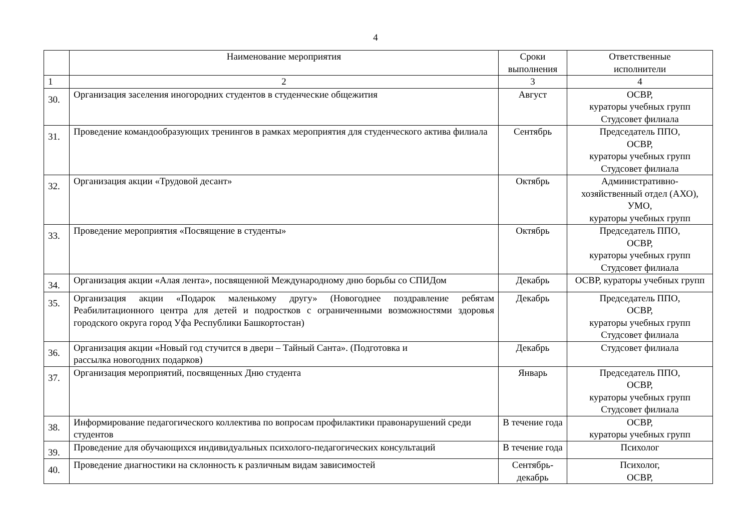4
| | Наименование мероприятия | Сроки выполнения | Ответственные исполнители |
| 1 | 2 | 3 | 4 |
| 30. | Организация заселения иногородних студентов в студенческие общежития | Август | ОСВР, кураторы учебных групп Студсовет филиала |
| 31. | Проведение командообразующих тренингов в рамках мероприятия для студенческого актива филиала | Сентябрь | Председатель ППО, ОСВР, кураторы учебных групп Студсовет филиала |
| 32. | Организация акции «Трудовой десант» | Октябрь | Административно-хозяйственный отдел (АХО), УМО, кураторы учебных групп |
| 33. | Проведение мероприятия «Посвящение в студенты» | Октябрь | Председатель ППО, ОСВР, кураторы учебных групп Студсовет филиала |
| 34. | Организация акции «Алая лента», посвященной Международному дню борьбы со СПИДом | Декабрь | ОСВР, кураторы учебных групп |
| 35. | Организация акции «Подарок маленькому другу» (Новогоднее поздравление ребятам Реабилитационного центра для детей и подростков с ограниченными возможностями здоровья городского округа город Уфа Республики Башкортостан) | Декабрь | Председатель ППО, ОСВР, кураторы учебных групп Студсовет филиала |
| 36. | Организация акции «Новый год стучится в двери – Тайный Санта». (Подготовка и рассылка новогодних подарков) | Декабрь | Студсовет филиала |
| 37. | Организация мероприятий, посвященных Дню студента | Январь | Председатель ППО, ОСВР, кураторы учебных групп Студсовет филиала |
| 38. | Информирование педагогического коллектива по вопросам профилактики правонарушений среди студентов | В течение года | ОСВР, кураторы учебных групп |
| 39. | Проведение для обучающихся индивидуальных психолого-педагогических консультаций | В течение года | Психолог |
| 40. | Проведение диагностики на склонность к различным видам зависимостей | Сентябрь-декабрь | Психолог, ОСВР, |